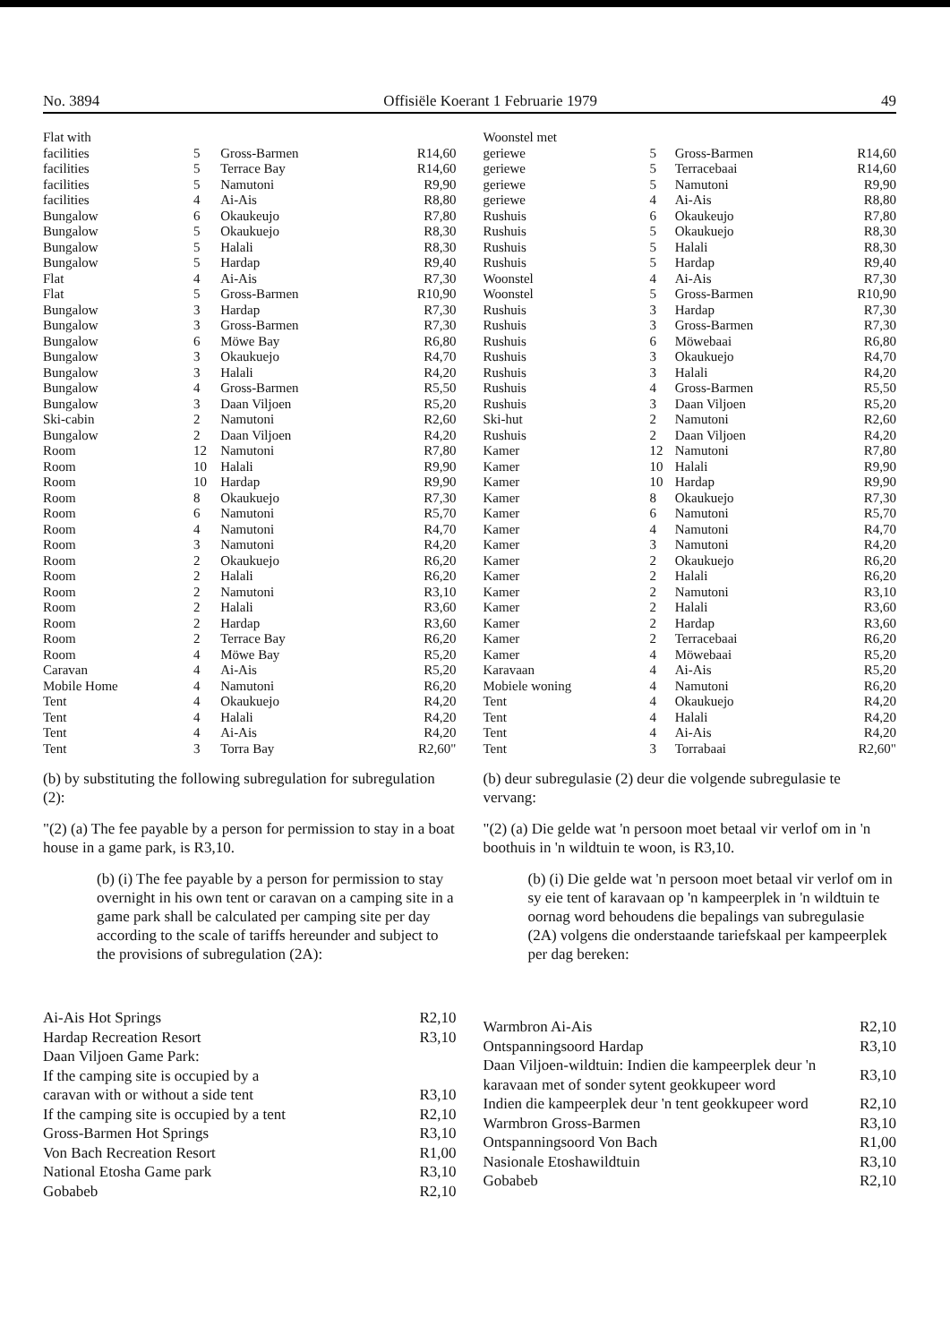No. 3894 Offisiële Koerant 1 Februarie 1979 49
| Flat with | | | |
| facilities | 5 | Gross-Barmen | R14,60 |
| facilities | 5 | Terrace Bay | R14,60 |
| facilities | 5 | Namutoni | R9,90 |
| facilities | 4 | Ai-Ais | R8,80 |
| Bungalow | 6 | Okaukeujo | R7,80 |
| Bungalow | 5 | Okaukuejo | R8,30 |
| Bungalow | 5 | Halali | R8,30 |
| Bungalow | 5 | Hardap | R9,40 |
| Flat | 4 | Ai-Ais | R7,30 |
| Flat | 5 | Gross-Barmen | R10,90 |
| Bungalow | 3 | Hardap | R7,30 |
| Bungalow | 3 | Gross-Barmen | R7,30 |
| Bungalow | 6 | Möwe Bay | R6,80 |
| Bungalow | 3 | Okaukuejo | R4,70 |
| Bungalow | 3 | Halali | R4,20 |
| Bungalow | 4 | Gross-Barmen | R5,50 |
| Bungalow | 3 | Daan Viljoen | R5,20 |
| Ski-cabin | 2 | Namutoni | R2,60 |
| Bungalow | 2 | Daan Viljoen | R4,20 |
| Room | 12 | Namutoni | R7,80 |
| Room | 10 | Halali | R9,90 |
| Room | 10 | Hardap | R9,90 |
| Room | 8 | Okaukuejo | R7,30 |
| Room | 6 | Namutoni | R5,70 |
| Room | 4 | Namutoni | R4,70 |
| Room | 3 | Namutoni | R4,20 |
| Room | 2 | Okaukuejo | R6,20 |
| Room | 2 | Halali | R6,20 |
| Room | 2 | Namutoni | R3,10 |
| Room | 2 | Halali | R3,60 |
| Room | 2 | Hardap | R3,60 |
| Room | 2 | Terrace Bay | R6,20 |
| Room | 4 | Möwe Bay | R5,20 |
| Caravan | 4 | Ai-Ais | R5,20 |
| Mobile Home | 4 | Namutoni | R6,20 |
| Tent | 4 | Okaukuejo | R4,20 |
| Tent | 4 | Halali | R4,20 |
| Tent | 4 | Ai-Ais | R4,20 |
| Tent | 3 | Torra Bay | R2,60" |
(b) by substituting the following subregulation for subregulation (2):
"(2) (a) The fee payable by a person for permission to stay in a boat house in a game park, is R3,10.
(b) (i) The fee payable by a person for permission to stay overnight in his own tent or caravan on a camping site in a game park shall be calculated per camping site per day according to the scale of tariffs hereunder and subject to the provisions of subregulation (2A):
| Ai-Ais Hot Springs | R2,10 |
| Hardap Recreation Resort | R3,10 |
| Daan Viljoen Game Park: | |
| If the camping site is occupied by a | |
| caravan with or without a side tent | R3,10 |
| If the camping site is occupied by a tent | R2,10 |
| Gross-Barmen Hot Springs | R3,10 |
| Von Bach Recreation Resort | R1,00 |
| National Etosha Game park | R3,10 |
| Gobabeb | R2,10 |
| Woonstel met | | | |
| geriewe | 5 | Gross-Barmen | R14,60 |
| geriewe | 5 | Terracebaai | R14,60 |
| geriewe | 5 | Namutoni | R9,90 |
| geriewe | 4 | Ai-Ais | R8,80 |
| Rushuis | 6 | Okaukeujo | R7,80 |
| Rushuis | 5 | Okaukuejo | R8,30 |
| Rushuis | 5 | Halali | R8,30 |
| Rushuis | 5 | Hardap | R9,40 |
| Woonstel | 4 | Ai-Ais | R7,30 |
| Woonstel | 5 | Gross-Barmen | R10,90 |
| Rushuis | 3 | Hardap | R7,30 |
| Rushuis | 3 | Gross-Barmen | R7,30 |
| Rushuis | 6 | Möwebaai | R6,80 |
| Rushuis | 3 | Okaukuejo | R4,70 |
| Rushuis | 3 | Halali | R4,20 |
| Rushuis | 4 | Gross-Barmen | R5,50 |
| Rushuis | 3 | Daan Viljoen | R5,20 |
| Ski-hut | 2 | Namutoni | R2,60 |
| Rushuis | 2 | Daan Viljoen | R4,20 |
| Kamer | 12 | Namutoni | R7,80 |
| Kamer | 10 | Halali | R9,90 |
| Kamer | 10 | Hardap | R9,90 |
| Kamer | 8 | Okaukuejo | R7,30 |
| Kamer | 6 | Namutoni | R5,70 |
| Kamer | 4 | Namutoni | R4,70 |
| Kamer | 3 | Namutoni | R4,20 |
| Kamer | 2 | Okaukuejo | R6,20 |
| Kamer | 2 | Halali | R6,20 |
| Kamer | 2 | Namutoni | R3,10 |
| Kamer | 2 | Halali | R3,60 |
| Kamer | 2 | Hardap | R3,60 |
| Kamer | 2 | Terracebaai | R6,20 |
| Kamer | 4 | Möwebaai | R5,20 |
| Karavaan | 4 | Ai-Ais | R5,20 |
| Mobiele woning | 4 | Namutoni | R6,20 |
| Tent | 4 | Okaukuejo | R4,20 |
| Tent | 4 | Halali | R4,20 |
| Tent | 4 | Ai-Ais | R4,20 |
| Tent | 3 | Torrabaai | R2,60" |
(b) deur subregulasie (2) deur die volgende subregulasie te vervang:
"(2) (a) Die gelde wat 'n persoon moet betaal vir verlof om in 'n boothuis in 'n wildtuin te woon, is R3,10.
(b) (i) Die gelde wat 'n persoon moet betaal vir verlof om in sy eie tent of karavaan op 'n kampeerplek in 'n wildtuin te oornag word behoudens die bepalings van subregulasie (2A) volgens die onderstaande tariefskaal per kampeerplek per dag bereken:
| Warmbron Ai-Ais | R2,10 |
| Ontspanningsoord Hardap | R3,10 |
| Daan Viljoen-wildtuin: Indien die kampeerplek deur 'n karavaan met of sonder sytent geokkupeer word | R3,10 |
| Indien die kampeerplek deur 'n tent geokkupeer word | R2,10 |
| Warmbron Gross-Barmen | R3,10 |
| Ontspanningsoord Von Bach | R1,00 |
| Nasionale Etoshawildtuin | R3,10 |
| Gobabeb | R2,10 |